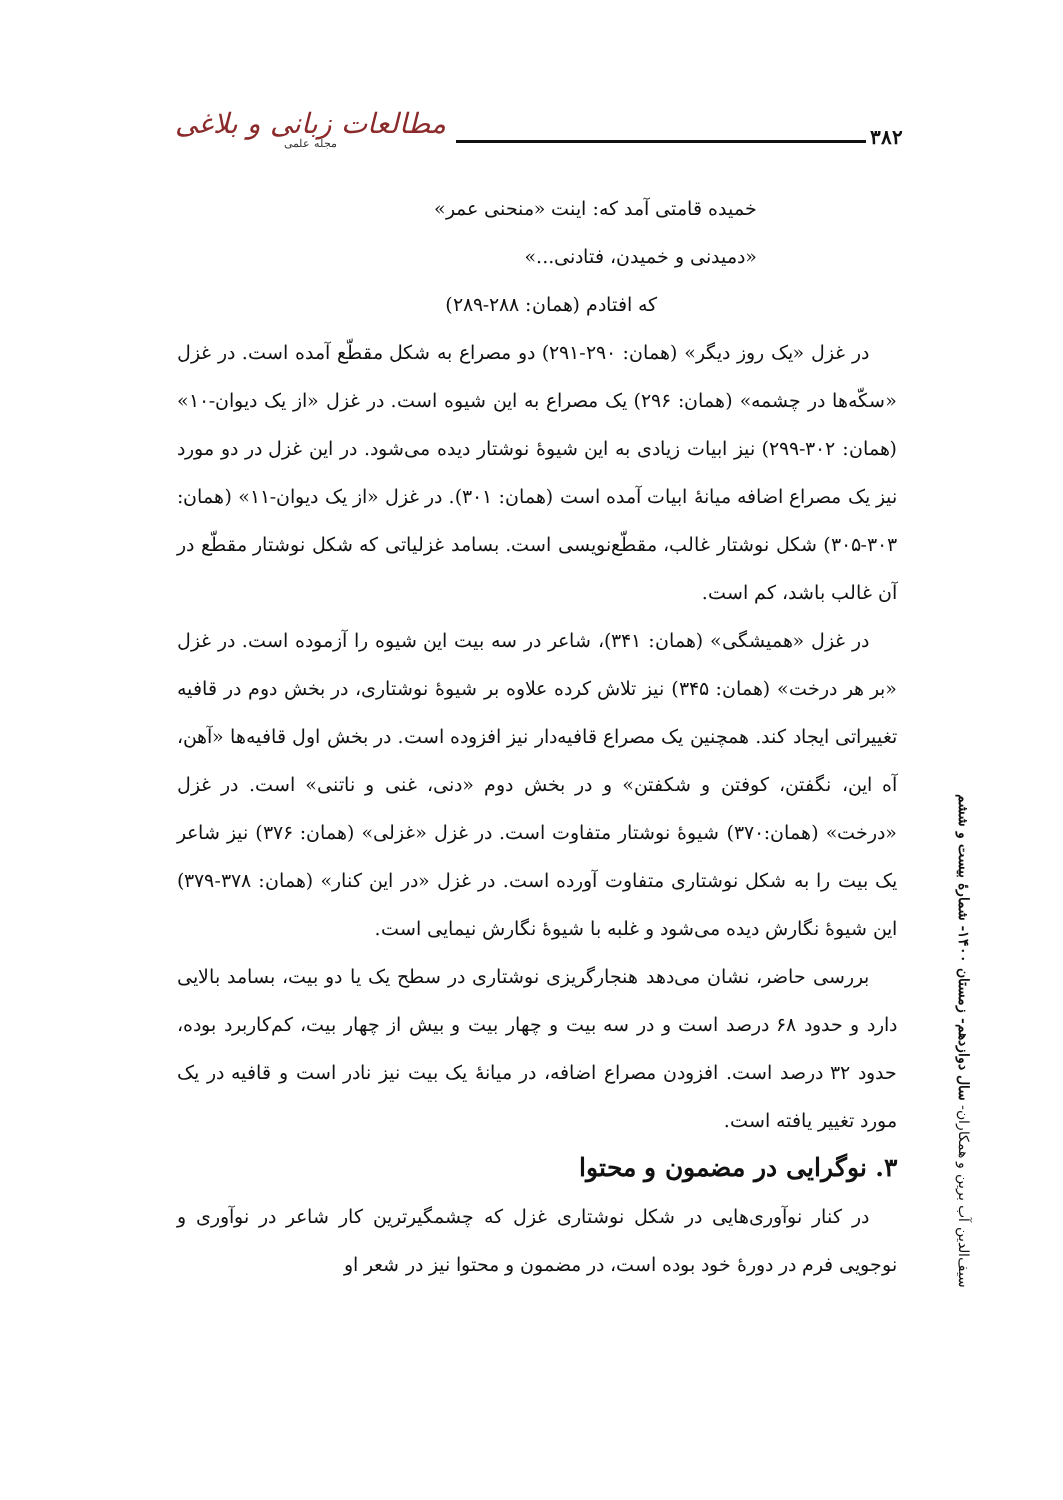مطالعات زبانی و بلاغی
مجله علمی
۳۸۲
خمیده قامتی آمد که: اینت «منحنی عمر»
«دمیدنی و خمیدن، فتادنی...»
که افتادم (همان: ۲۸۸-۲۸۹)
در غزل «یک روز دیگر» (همان: ۲۹۰-۲۹۱) دو مصراع به شکل مقطّع آمده است. در غزل «سکّه‌ها در چشمه» (همان: ۲۹۶) یک مصراع به این شیوه است. در غزل «از یک دیوان-۱۰» (همان: ۳۰۲-۲۹۹) نیز ابیات زیادی به این شیوهٔ نوشتار دیده می‌شود. در این غزل در دو مورد نیز یک مصراع اضافه میانهٔ ابیات آمده است (همان: ۳۰۱). در غزل «از یک دیوان-۱۱» (همان: ۳۰۳-۳۰۵) شکل نوشتار غالب، مقطّع‌نویسی است. بسامد غزلیاتی که شکل نوشتار مقطّع در آن غالب باشد، کم است.
در غزل «همیشگی» (همان: ۳۴۱)، شاعر در سه بیت این شیوه را آزموده است. در غزل «بر هر درخت» (همان: ۳۴۵) نیز تلاش کرده علاوه بر شیوهٔ نوشتاری، در بخش دوم در قافیه تغییراتی ایجاد کند. همچنین یک مصراع قافیه‌دار نیز افزوده است. در بخش اول قافیه‌ها «آهن، آه این، نگفتن، کوفتن و شکفتن» و در بخش دوم «دنی، غنی و ناتنی» است. در غزل «درخت» (همان:۳۷۰) شیوهٔ نوشتار متفاوت است. در غزل «غزلی» (همان: ۳۷۶) نیز شاعر یک بیت را به شکل نوشتاری متفاوت آورده است. در غزل «در این کنار» (همان: ۳۷۸-۳۷۹) این شیوهٔ نگارش دیده می‌شود و غلبه با شیوهٔ نگارش نیمایی است.
بررسی حاضر، نشان می‌دهد هنجارگریزی نوشتاری در سطح یک یا دو بیت، بسامد بالایی دارد و حدود ۶۸ درصد است و در سه بیت و چهار بیت و بیش از چهار بیت، کم‌کاربرد بوده، حدود ۳۲ درصد است. افزودن مصراع اضافه، در میانهٔ یک بیت نیز نادر است و قافیه در یک مورد تغییر یافته است.
۳. نوگرایی در مضمون و محتوا
در کنار نوآوری‌هایی در شکل نوشتاری غزل که چشمگیرترین کار شاعر در نوآوری و نوجویی فرم در دورهٔ خود بوده است، در مضمون و محتوا نیز در شعر او
سیف‌الدین آب برین و همکاران- سال دوازدهم- زمستان ۱۴۰۰- شمارهٔ بیست و ششم